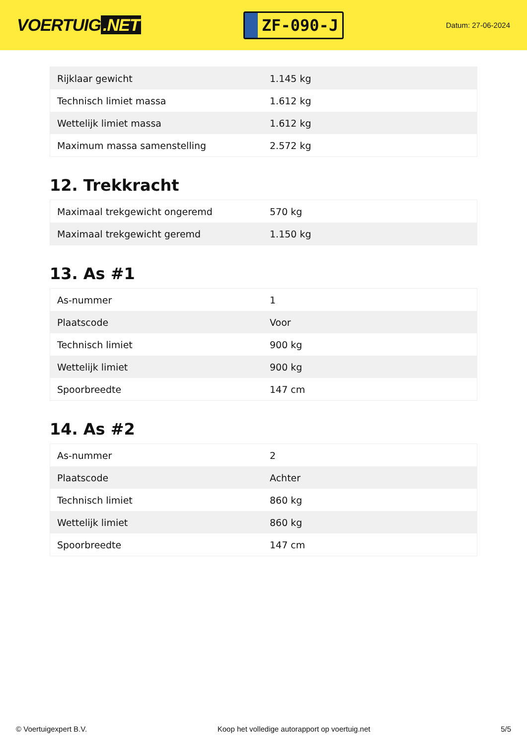VOERTUIG.NET
ZF-090-J
Datum: 27-06-2024
| Rijklaar gewicht | 1.145 kg |
| Technisch limiet massa | 1.612 kg |
| Wettelijk limiet massa | 1.612 kg |
| Maximum massa samenstelling | 2.572 kg |
12. Trekkracht
| Maximaal trekgewicht ongeremd | 570 kg |
| Maximaal trekgewicht geremd | 1.150 kg |
13. As #1
| As-nummer | 1 |
| Plaatscode | Voor |
| Technisch limiet | 900 kg |
| Wettelijk limiet | 900 kg |
| Spoorbreedte | 147 cm |
14. As #2
| As-nummer | 2 |
| Plaatscode | Achter |
| Technisch limiet | 860 kg |
| Wettelijk limiet | 860 kg |
| Spoorbreedte | 147 cm |
© Voertuigexpert B.V. Koop het volledige autorapport op voertuig.net 5/5